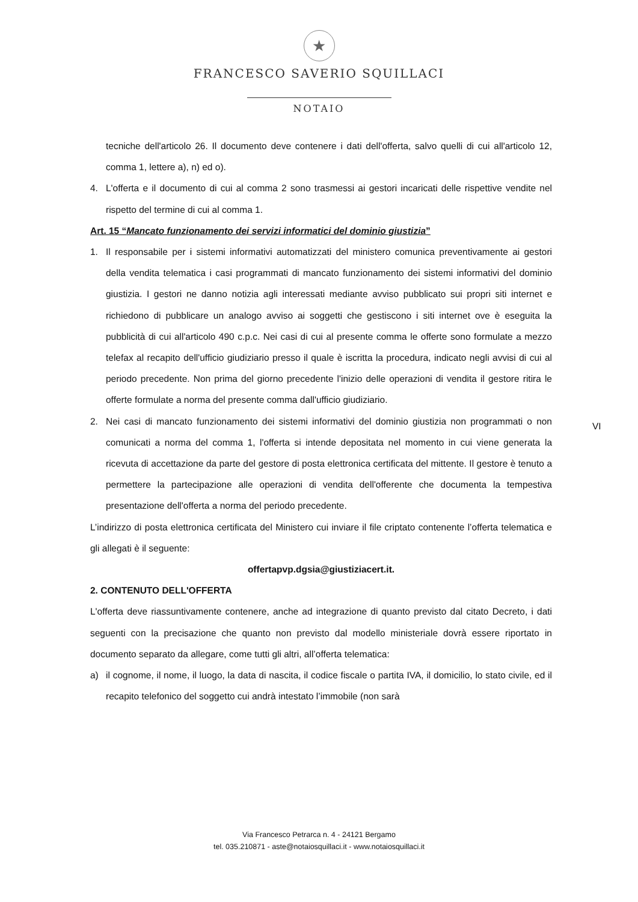★
FRANCESCO SAVERIO SQUILLACI
NOTAIO
tecniche dell'articolo 26. Il documento deve contenere i dati dell'offerta, salvo quelli di cui all'articolo 12, comma 1, lettere a), n) ed o).
4. L'offerta e il documento di cui al comma 2 sono trasmessi ai gestori incaricati delle rispettive vendite nel rispetto del termine di cui al comma 1.
Art. 15 “Mancato funzionamento dei servizi informatici del dominio giustizia”
1. Il responsabile per i sistemi informativi automatizzati del ministero comunica preventivamente ai gestori della vendita telematica i casi programmati di mancato funzionamento dei sistemi informativi del dominio giustizia. I gestori ne danno notizia agli interessati mediante avviso pubblicato sui propri siti internet e richiedono di pubblicare un analogo avviso ai soggetti che gestiscono i siti internet ove è eseguita la pubblicità di cui all'articolo 490 c.p.c. Nei casi di cui al presente comma le offerte sono formulate a mezzo telefax al recapito dell'ufficio giudiziario presso il quale è iscritta la procedura, indicato negli avvisi di cui al periodo precedente. Non prima del giorno precedente l'inizio delle operazioni di vendita il gestore ritira le offerte formulate a norma del presente comma dall'ufficio giudiziario.
2. Nei casi di mancato funzionamento dei sistemi informativi del dominio giustizia non programmati o non comunicati a norma del comma 1, l'offerta si intende depositata nel momento in cui viene generata la ricevuta di accettazione da parte del gestore di posta elettronica certificata del mittente. Il gestore è tenuto a permettere la partecipazione alle operazioni di vendita dell'offerente che documenta la tempestiva presentazione dell'offerta a norma del periodo precedente.
L’indirizzo di posta elettronica certificata del Ministero cui inviare il file criptato contenente l’offerta telematica e gli allegati è il seguente:
offertapvp.dgsia@giustiziacert.it.
2. CONTENUTO DELL'OFFERTA
L'offerta deve riassuntivamente contenere, anche ad integrazione di quanto previsto dal citato Decreto, i dati seguenti con la precisazione che quanto non previsto dal modello ministeriale dovrà essere riportato in documento separato da allegare, come tutti gli altri, all’offerta telematica:
a) il cognome, il nome, il luogo, la data di nascita, il codice fiscale o partita IVA, il domicilio, lo stato civile, ed il recapito telefonico del soggetto cui andrà intestato l’immobile (non sarà
VI
Via Francesco Petrarca n. 4 - 24121 Bergamo
tel. 035.210871 - aste@notaiosquillaci.it - www.notaiosquillaci.it